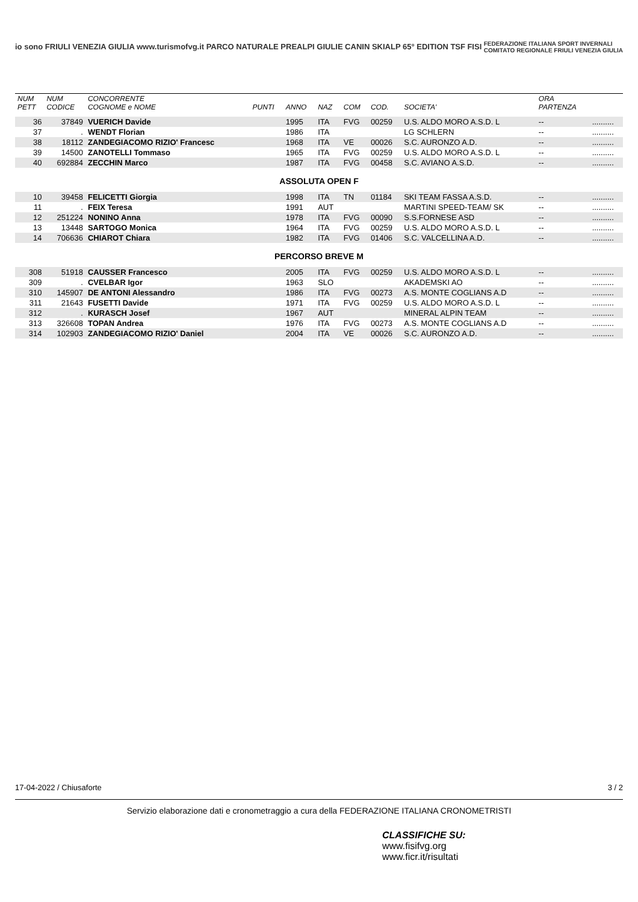io sono FRIULI VENEZIA GIULIA www.turismofvg.it PARCO NATURALE PREALPI GIULIE CANIN SKIALP 65° EDITION TSF FISI FEDERAZIONE ITALIANA SPORT INVERNALI
COMITATO REGIONALE FRIULI VENEZIA GIULIA
| NUM PETT | NUM CODICE | CONCORRENTE COGNOME e NOME | PUNTI | ANNO | NAZ | COM | COD. | SOCIETA' | ORA PARTENZA | |
| --- | --- | --- | --- | --- | --- | --- | --- | --- | --- | --- |
| 36 | 37849 | VUERICH Davide | | 1995 | ITA | FVG | 00259 | U.S. ALDO MORO A.S.D. L | -- | .......... |
| 37 | . | WENDT Florian | | 1986 | ITA | | | LG SCHLERN | -- | .......... |
| 38 | 18112 | ZANDEGIACOMO RIZIO' Francesc | | 1968 | ITA | VE | 00026 | S.C. AURONZO A.D. | -- | .......... |
| 39 | 14500 | ZANOTELLI Tommaso | | 1965 | ITA | FVG | 00259 | U.S. ALDO MORO A.S.D. L | -- | .......... |
| 40 | 692884 | ZECCHIN Marco | | 1987 | ITA | FVG | 00458 | S.C. AVIANO A.S.D. | -- | .......... |
| ASSOLUTA OPEN F | | | | | | | | | | |
| 10 | 39458 | FELICETTI Giorgia | | 1998 | ITA | TN | 01184 | SKI TEAM FASSA A.S.D. | -- | .......... |
| 11 | . | FEIX Teresa | | 1991 | AUT | | | MARTINI SPEED-TEAM/ SK | -- | .......... |
| 12 | 251224 | NONINO Anna | | 1978 | ITA | FVG | 00090 | S.S.FORNESE ASD | -- | .......... |
| 13 | 13448 | SARTOGO Monica | | 1964 | ITA | FVG | 00259 | U.S. ALDO MORO A.S.D. L | -- | .......... |
| 14 | 706636 | CHIAROT Chiara | | 1982 | ITA | FVG | 01406 | S.C. VALCELLINA A.D. | -- | .......... |
| PERCORSO BREVE M | | | | | | | | | | |
| 308 | 51918 | CAUSSER Francesco | | 2005 | ITA | FVG | 00259 | U.S. ALDO MORO A.S.D. L | -- | .......... |
| 309 | . | CVELBAR Igor | | 1963 | SLO | | | AKADEMSKI AO | -- | .......... |
| 310 | 145907 | DE ANTONI Alessandro | | 1986 | ITA | FVG | 00273 | A.S. MONTE COGLIANS A.D | -- | .......... |
| 311 | 21643 | FUSETTI Davide | | 1971 | ITA | FVG | 00259 | U.S. ALDO MORO A.S.D. L | -- | .......... |
| 312 | . | KURASCH Josef | | 1967 | AUT | | | MINERAL ALPIN TEAM | -- | .......... |
| 313 | 326608 | TOPAN Andrea | | 1976 | ITA | FVG | 00273 | A.S. MONTE COGLIANS A.D | -- | .......... |
| 314 | 102903 | ZANDEGIACOMO RIZIO' Daniel | | 2004 | ITA | VE | 00026 | S.C. AURONZO A.D. | -- | .......... |
17-04-2022 / Chiusaforte 3 / 2
Servizio elaborazione dati e cronometraggio a cura della FEDERAZIONE ITALIANA CRONOMETRISTI
CLASSIFICHE SU:
www.fisifvg.org
www.ficr.it/risultati